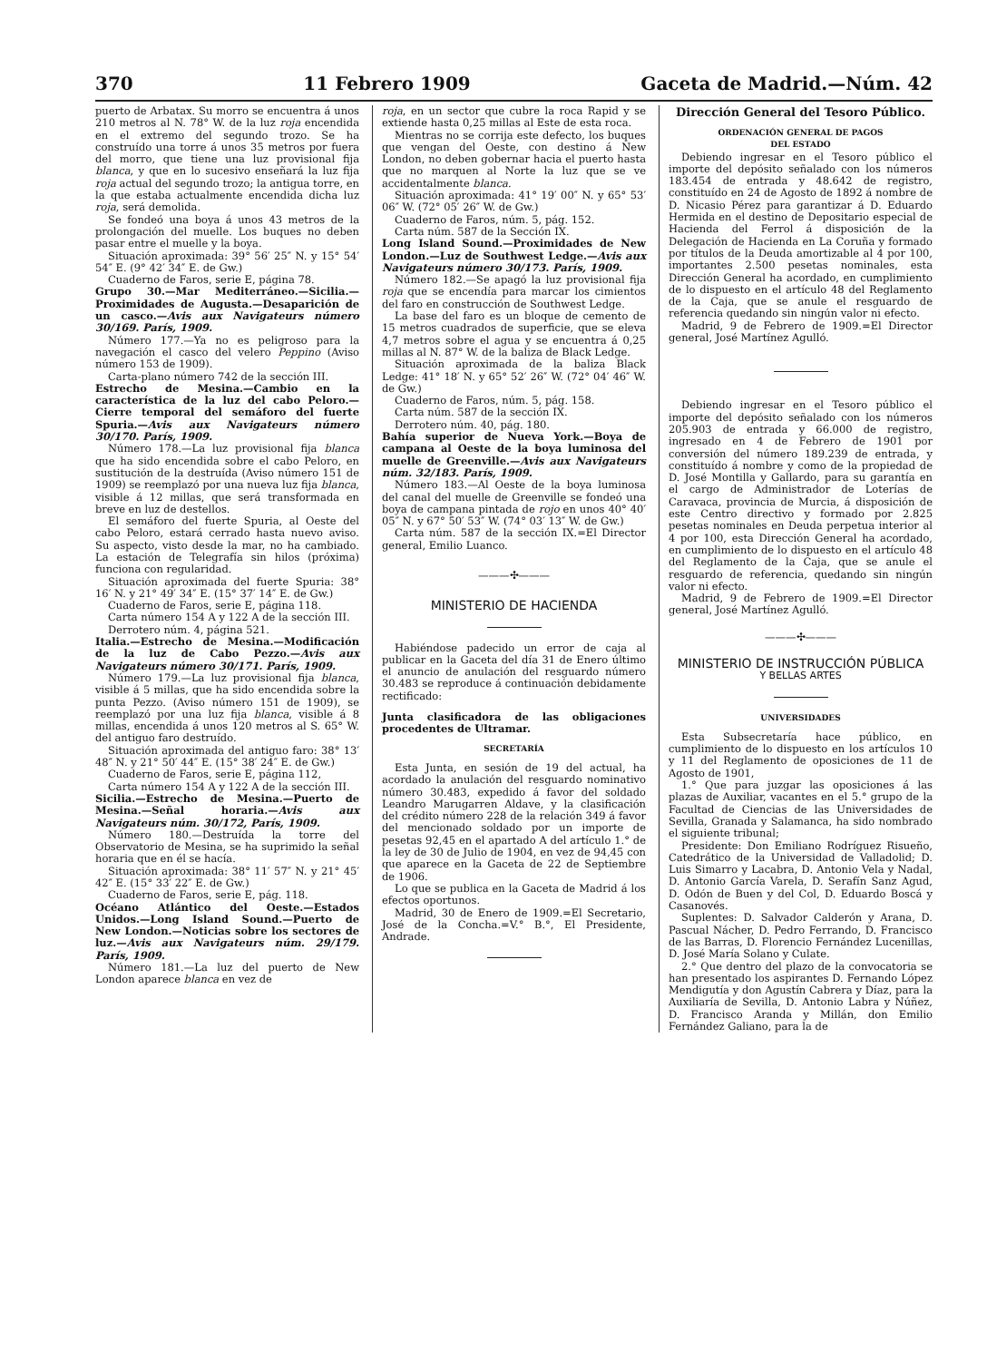370 11 Febrero 1909 Gaceta de Madrid.—Núm. 42
puerto de Arbatax. Su morro se encuentra á unos 210 metros al N. 78° W. de la luz roja encendida en el extremo del segundo trozo. Se ha construído una torre á unos 35 metros por fuera del morro, que tiene una luz provisional fija blanca, y que en lo sucesivo enseñará la luz fija roja actual del segundo trozo; la antigua torre, en la que estaba actualmente encendida dicha luz roja, será demolida.
Se fondeó una boya á unos 43 metros de la prolongación del muelle. Los buques no deben pasar entre el muelle y la boya.
Situación aproximada: 39° 56′ 25″ N. y 15° 54′ 54″ E. (9° 42′ 34″ E. de Gw.)
Cuaderno de Faros, serie E, página 78.
Grupo 30.—Mar Mediterráneo.—Sicilia.—Proximidades de Augusta.—Desaparición de un casco.—Avis aux Navigateurs número 30/169. París, 1909.
Número 177.—Ya no es peligroso para la navegación el casco del velero Peppino (Aviso número 153 de 1909).
Carta-plano número 742 de la sección III.
Estrecho de Mesina.—Cambio en la característica de la luz del cabo Peloro.—Cierre temporal del semáforo del fuerte Spuria.—Avis aux Navigateurs número 30/170. París, 1909.
Número 178.—La luz provisional fija blanca que ha sido encendida sobre el cabo Peloro, en sustitución de la destruída (Aviso número 151 de 1909) se reemplazó por una nueva luz fija blanca, visible á 12 millas, que será transformada en breve en luz de destellos.
El semáforo del fuerte Spuria, al Oeste del cabo Peloro, estará cerrado hasta nuevo aviso. Su aspecto, visto desde la mar, no ha cambiado. La estación de Telegrafía sin hilos (próxima) funciona con regularidad.
Situación aproximada del fuerte Spuria: 38° 16′ N. y 21° 49′ 34″ E. (15° 37′ 14″ E. de Gw.)
Cuaderno de Faros, serie E, página 118.
Carta número 154 A y 122 A de la sección III.
Derrotero núm. 4, página 521.
Italia.—Estrecho de Mesina.—Modificación de la luz de Cabo Pezzo.—Avis aux Navigateurs número 30/171. París, 1909.
Número 179.—La luz provisional fija blanca, visible á 5 millas, que ha sido encendida sobre la punta Pezzo. (Aviso número 151 de 1909), se reemplazó por una luz fija blanca, visible á 8 millas, encendida á unos 120 metros al S. 65° W. del antiguo faro destruído.
Situación aproximada del antiguo faro: 38° 13′ 48″ N. y 21° 50′ 44″ E. (15° 38′ 24″ E. de Gw.)
Cuaderno de Faros, serie E, página 112,
Carta número 154 A y 122 A de la sección III.
Sicilia.—Estrecho de Mesina.—Puerto de Mesina.—Señal horaria.—Avis aux Navigateurs núm. 30/172, París, 1909.
Número 180.—Destruída la torre del Observatorio de Mesina, se ha suprimido la señal horaria que en él se hacía.
Situación aproximada: 38° 11′ 57″ N. y 21° 45′ 42″ E. (15° 33′ 22″ E. de Gw.)
Cuaderno de Faros, serie E, pág. 118.
Océano Atlántico del Oeste.—Estados Unidos.—Long Island Sound.—Puerto de New London.—Noticias sobre los sectores de luz.—Avis aux Navigateurs núm. 29/179. París, 1909.
Número 181.—La luz del puerto de New London aparece blanca en vez de
roja, en un sector que cubre la roca Rapid y se extiende hasta 0,25 millas al Este de esta roca.
Mientras no se corrija este defecto, los buques que vengan del Oeste, con destino á New London, no deben gobernar hacia el puerto hasta que no marquen al Norte la luz que se ve accidentalmente blanca.
Situación aproximada: 41° 19′ 00″ N. y 65° 53′ 06″ W. (72° 05′ 26″ W. de Gw.)
Cuaderno de Faros, núm. 5, pág. 152.
Carta núm. 587 de la Sección IX.
Long Island Sound.—Proximidades de New London.—Luz de Southwest Ledge.—Avis aux Navigateurs número 30/173. París, 1909.
Número 182.—Se apagó la luz provisional fija roja que se encendía para marcar los cimientos del faro en construcción de Southwest Ledge.
La base del faro es un bloque de cemento de 15 metros cuadrados de superficie, que se eleva 4,7 metros sobre el agua y se encuentra á 0,25 millas al N. 87° W. de la baliza de Black Ledge.
Situación aproximada de la baliza Black Ledge: 41° 18′ N. y 65° 52′ 26″ W. (72° 04′ 46″ W. de Gw.)
Cuaderno de Faros, núm. 5, pág. 158.
Carta núm. 587 de la sección IX.
Derrotero núm. 40, pág. 180.
Bahía superior de Nueva York.—Boya de campana al Oeste de la boya luminosa del muelle de Greenville.—Avis aux Navigateurs núm. 32/183. París, 1909.
Número 183.—Al Oeste de la boya luminosa del canal del muelle de Greenville se fondeó una boya de campana pintada de rojo en unos 40° 40′ 05″ N. y 67° 50′ 53″ W. (74° 03′ 13″ W. de Gw.)
Carta núm. 587 de la sección IX.=El Director general, Emilio Luanco.
———✣———
MINISTERIO DE HACIENDA
Habiéndose padecido un error de caja al publicar en la Gaceta del día 31 de Enero último el anuncio de anulación del resguardo número 30.483 se reproduce á continuación debidamente rectificado:
Junta clasificadora de las obligaciones procedentes de Ultramar.
SECRETARÍA
Esta Junta, en sesión de 19 del actual, ha acordado la anulación del resguardo nominativo número 30.483, expedido á favor del soldado Leandro Marugarren Aldave, y la clasificación del crédito número 228 de la relación 349 á favor del mencionado soldado por un importe de pesetas 92,45 en el apartado A del artículo 1.° de la ley de 30 de Julio de 1904, en vez de 94,45 con que aparece en la Gaceta de 22 de Septiembre de 1906.
Lo que se publica en la Gaceta de Madrid á los efectos oportunos.
Madrid, 30 de Enero de 1909.=El Secretario, José de la Concha.=V.° B.°, El Presidente, Andrade.
Dirección General del Tesoro Público.
ORDENACIÓN GENERAL DE PAGOS
DEL ESTADO
Debiendo ingresar en el Tesoro público el importe del depósito señalado con los números 183.454 de entrada y 48.642 de registro, constituído en 24 de Agosto de 1892 á nombre de D. Nicasio Pérez para garantizar á D. Eduardo Hermida en el destino de Depositario especial de Hacienda del Ferrol á disposición de la Delegación de Hacienda en La Coruña y formado por títulos de la Deuda amortizable al 4 por 100, importantes 2.500 pesetas nominales, esta Dirección General ha acordado, en cumplimiento de lo dispuesto en el artículo 48 del Reglamento de la Caja, que se anule el resguardo de referencia quedando sin ningún valor ni efecto.
Madrid, 9 de Febrero de 1909.=El Director general, José Martínez Agulló.
Debiendo ingresar en el Tesoro público el importe del depósito señalado con los números 205.903 de entrada y 66.000 de registro, ingresado en 4 de Febrero de 1901 por conversión del número 189.239 de entrada, y constituído á nombre y como de la propiedad de D. José Montilla y Gallardo, para su garantía en el cargo de Administrador de Loterías de Caravaca, provincia de Murcia, á disposición de este Centro directivo y formado por 2.825 pesetas nominales en Deuda perpetua interior al 4 por 100, esta Dirección General ha acordado, en cumplimiento de lo dispuesto en el artículo 48 del Reglamento de la Caja, que se anule el resguardo de referencia, quedando sin ningún valor ni efecto.
Madrid, 9 de Febrero de 1909.=El Director general, José Martínez Agulló.
———✣———
MINISTERIO DE INSTRUCCIÓN PÚBLICA
Y BELLAS ARTES
UNIVERSIDADES
Esta Subsecretaría hace público, en cumplimiento de lo dispuesto en los artículos 10 y 11 del Reglamento de oposiciones de 11 de Agosto de 1901,
1.° Que para juzgar las oposiciones á las plazas de Auxiliar, vacantes en el 5.° grupo de la Facultad de Ciencias de las Universidades de Sevilla, Granada y Salamanca, ha sido nombrado el siguiente tribunal;
Presidente: Don Emiliano Rodríguez Risueño, Catedrático de la Universidad de Valladolid; D. Luis Simarro y Lacabra, D. Antonio Vela y Nadal, D. Antonio García Varela, D. Serafín Sanz Agud, D. Odón de Buen y del Col, D. Eduardo Boscá y Casanovés.
Suplentes: D. Salvador Calderón y Arana, D. Pascual Nácher, D. Pedro Ferrando, D. Francisco de las Barras, D. Florencio Fernández Lucenillas, D. José María Solano y Culate.
2.° Que dentro del plazo de la convocatoria se han presentado los aspirantes D. Fernando López Mendigutía y don Agustín Cabrera y Díaz, para la Auxiliaría de Sevilla, D. Antonio Labra y Núñez, D. Francisco Aranda y Millán, don Emilio Fernández Galiano, para la de